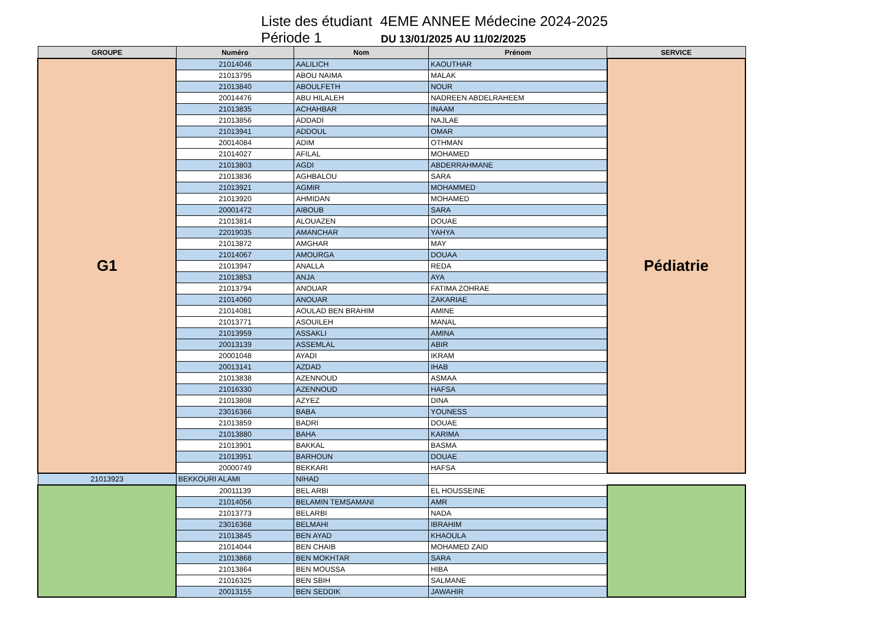Liste des étudiant 4EME ANNEE Médecine 2024-2025
Période 1 DU 13/01/2025 AU 11/02/2025
| GROUPE | Numéro | Nom | Prénom | SERVICE |
| --- | --- | --- | --- | --- |
| G1 | 21014046 | AALILICH | KAOUTHAR | Pédiatrie |
| | 21013795 | ABOU NAIMA | MALAK | |
| | 21013840 | ABOULFETH | NOUR | |
| | 20014476 | ABU HILALEH | NADREEN ABDELRAHEEM | |
| | 21013835 | ACHAHBAR | INAAM | |
| | 21013856 | ADDADI | NAJLAE | |
| | 21013941 | ADDOUL | OMAR | |
| | 20014084 | ADIM | OTHMAN | |
| | 21014027 | AFILAL | MOHAMED | |
| | 21013803 | AGDI | ABDERRAHMANE | |
| | 21013836 | AGHBALOU | SARA | |
| | 21013921 | AGMIR | MOHAMMED | |
| | 21013920 | AHMIDAN | MOHAMED | |
| | 20001472 | AIBOUB | SARA | |
| | 21013814 | ALOUAZEN | DOUAE | |
| | 22019035 | AMANCHAR | YAHYA | |
| | 21013872 | AMGHAR | MAY | |
| | 21014067 | AMOURGA | DOUAA | |
| | 21013947 | ANALLA | REDA | |
| | 21013853 | ANJA | AYA | |
| | 21013794 | ANOUAR | FATIMA ZOHRAE | |
| | 21014060 | ANOUAR | ZAKARIAE | |
| | 21014081 | AOULAD BEN BRAHIM | AMINE | |
| | 21013771 | ASOUILEH | MANAL | |
| | 21013959 | ASSAKLI | AMINA | |
| | 20013139 | ASSEMLAL | ABIR | |
| | 20001048 | AYADI | IKRAM | |
| | 20013141 | AZDAD | IHAB | |
| | 21013838 | AZENNOUD | ASMAA | |
| | 21016330 | AZENNOUD | HAFSA | |
| | 21013808 | AZYEZ | DINA | |
| | 23016366 | BABA | YOUNESS | |
| | 21013859 | BADRI | DOUAE | |
| | 21013880 | BAHA | KARIMA | |
| | 21013901 | BAKKAL | BASMA | |
| | 21013951 | BARHOUN | DOUAE | |
| | 20000749 | BEKKARI | HAFSA | |
| 21013923 | BEKKOURI ALAMI | NIHAD | | |
| | 20011139 | BEL ARBI | EL HOUSSEINE | |
| | 21014056 | BELAMIN TEMSAMANI | AMR | |
| | 21013773 | BELARBI | NADA | |
| | 23016368 | BELMAHI | IBRAHIM | |
| | 21013845 | BEN AYAD | KHAOULA | |
| | 21014044 | BEN CHAIB | MOHAMED ZAID | |
| | 21013868 | BEN MOKHTAR | SARA | |
| | 21013864 | BEN MOUSSA | HIBA | |
| | 21016325 | BEN SBIH | SALMANE | |
| | 20013155 | BEN SEDDIK | JAWAHIR | |